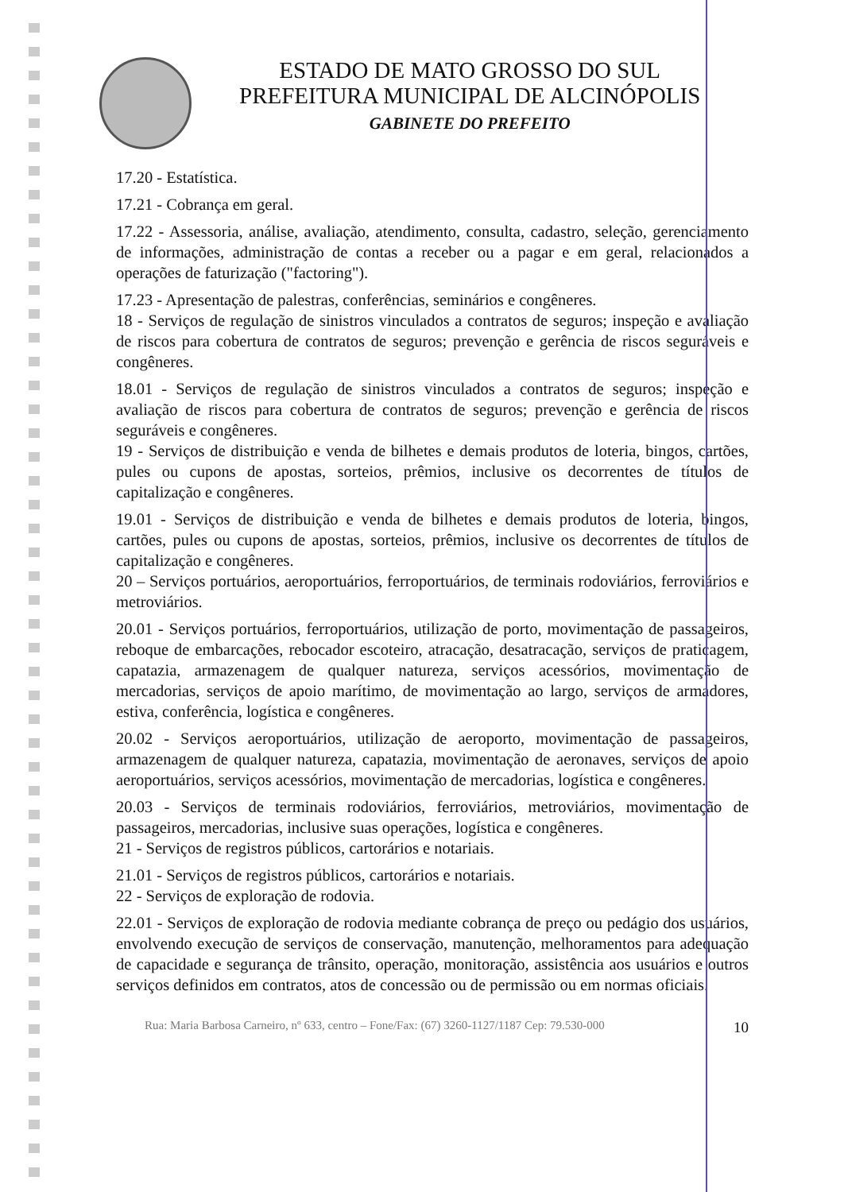ESTADO DE MATO GROSSO DO SUL
PREFEITURA MUNICIPAL DE ALCINÓPOLIS
GABINETE DO PREFEITO
17.20 - Estatística.
17.21 - Cobrança em geral.
17.22 - Assessoria, análise, avaliação, atendimento, consulta, cadastro, seleção, gerenciamento de informações, administração de contas a receber ou a pagar e em geral, relacionados a operações de faturização ("factoring").
17.23 - Apresentação de palestras, conferências, seminários e congêneres.
18 - Serviços de regulação de sinistros vinculados a contratos de seguros; inspeção e avaliação de riscos para cobertura de contratos de seguros; prevenção e gerência de riscos seguráveis e congêneres.
18.01 - Serviços de regulação de sinistros vinculados a contratos de seguros; inspeção e avaliação de riscos para cobertura de contratos de seguros; prevenção e gerência de riscos seguráveis e congêneres.
19 - Serviços de distribuição e venda de bilhetes e demais produtos de loteria, bingos, cartões, pules ou cupons de apostas, sorteios, prêmios, inclusive os decorrentes de títulos de capitalização e congêneres.
19.01 - Serviços de distribuição e venda de bilhetes e demais produtos de loteria, bingos, cartões, pules ou cupons de apostas, sorteios, prêmios, inclusive os decorrentes de títulos de capitalização e congêneres.
20 – Serviços portuários, aeroportuários, ferroportuários, de terminais rodoviários, ferroviários e metroviários.
20.01 - Serviços portuários, ferroportuários, utilização de porto, movimentação de passageiros, reboque de embarcações, rebocador escoteiro, atracação, desatracação, serviços de praticagem, capatazia, armazenagem de qualquer natureza, serviços acessórios, movimentação de mercadorias, serviços de apoio marítimo, de movimentação ao largo, serviços de armadores, estiva, conferência, logística e congêneres.
20.02 - Serviços aeroportuários, utilização de aeroporto, movimentação de passageiros, armazenagem de qualquer natureza, capatazia, movimentação de aeronaves, serviços de apoio aeroportuários, serviços acessórios, movimentação de mercadorias, logística e congêneres.
20.03 - Serviços de terminais rodoviários, ferroviários, metroviários, movimentação de passageiros, mercadorias, inclusive suas operações, logística e congêneres.
21 - Serviços de registros públicos, cartorários e notariais.
21.01 - Serviços de registros públicos, cartorários e notariais.
22 - Serviços de exploração de rodovia.
22.01 - Serviços de exploração de rodovia mediante cobrança de preço ou pedágio dos usuários, envolvendo execução de serviços de conservação, manutenção, melhoramentos para adequação de capacidade e segurança de trânsito, operação, monitoração, assistência aos usuários e outros serviços definidos em contratos, atos de concessão ou de permissão ou em normas oficiais.
Rua: Maria Barbosa Carneiro, nº 633, centro – Fone/Fax: (67) 3260-1127/1187 Cep: 79.530-000 10